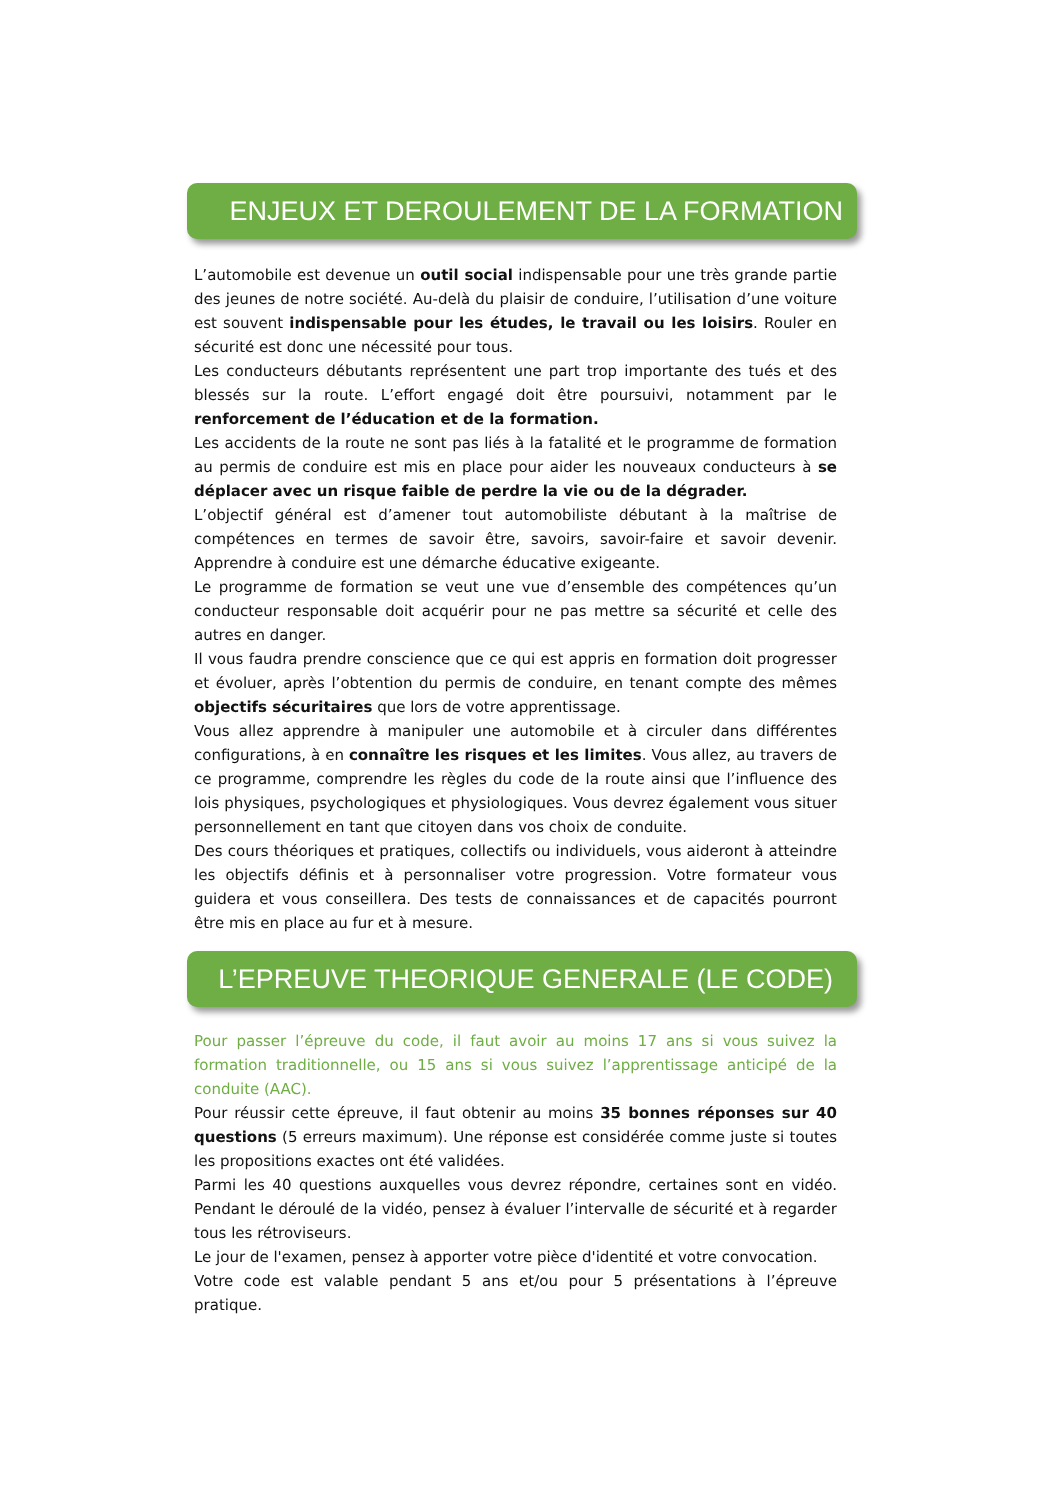ENJEUX ET DEROULEMENT DE LA FORMATION
L’automobile est devenue un outil social indispensable pour une très grande partie des jeunes de notre société. Au-delà du plaisir de conduire, l’utilisation d’une voiture est souvent indispensable pour les études, le travail ou les loisirs. Rouler en sécurité est donc une nécessité pour tous.
Les conducteurs débutants représentent une part trop importante des tués et des blessés sur la route. L’effort engagé doit être poursuivi, notamment par le renforcement de l’éducation et de la formation.
Les accidents de la route ne sont pas liés à la fatalité et le programme de formation au permis de conduire est mis en place pour aider les nouveaux conducteurs à se déplacer avec un risque faible de perdre la vie ou de la dégrader.
L’objectif général est d’amener tout automobiliste débutant à la maîtrise de compétences en termes de savoir être, savoirs, savoir-faire et savoir devenir. Apprendre à conduire est une démarche éducative exigeante.
Le programme de formation se veut une vue d’ensemble des compétences qu’un conducteur responsable doit acquérir pour ne pas mettre sa sécurité et celle des autres en danger.
Il vous faudra prendre conscience que ce qui est appris en formation doit progresser et évoluer, après l’obtention du permis de conduire, en tenant compte des mêmes objectifs sécuritaires que lors de votre apprentissage.
Vous allez apprendre à manipuler une automobile et à circuler dans différentes configurations, à en connaître les risques et les limites. Vous allez, au travers de ce programme, comprendre les règles du code de la route ainsi que l’influence des lois physiques, psychologiques et physiologiques. Vous devrez également vous situer personnellement en tant que citoyen dans vos choix de conduite.
Des cours théoriques et pratiques, collectifs ou individuels, vous aideront à atteindre les objectifs définis et à personnaliser votre progression. Votre formateur vous guidera et vous conseillera. Des tests de connaissances et de capacités pourront être mis en place au fur et à mesure.
L’EPREUVE THEORIQUE GENERALE (LE CODE)
Pour passer l’épreuve du code, il faut avoir au moins 17 ans si vous suivez la formation traditionnelle, ou 15 ans si vous suivez l’apprentissage anticipé de la conduite (AAC).
Pour réussir cette épreuve, il faut obtenir au moins 35 bonnes réponses sur 40 questions (5 erreurs maximum). Une réponse est considérée comme juste si toutes les propositions exactes ont été validées.
Parmi les 40 questions auxquelles vous devrez répondre, certaines sont en vidéo. Pendant le déroulé de la vidéo, pensez à évaluer l’intervalle de sécurité et à regarder tous les rétroviseurs.
Le jour de l'examen, pensez à apporter votre pièce d'identité et votre convocation.
Votre code est valable pendant 5 ans et/ou pour 5 présentations à l’épreuve pratique.